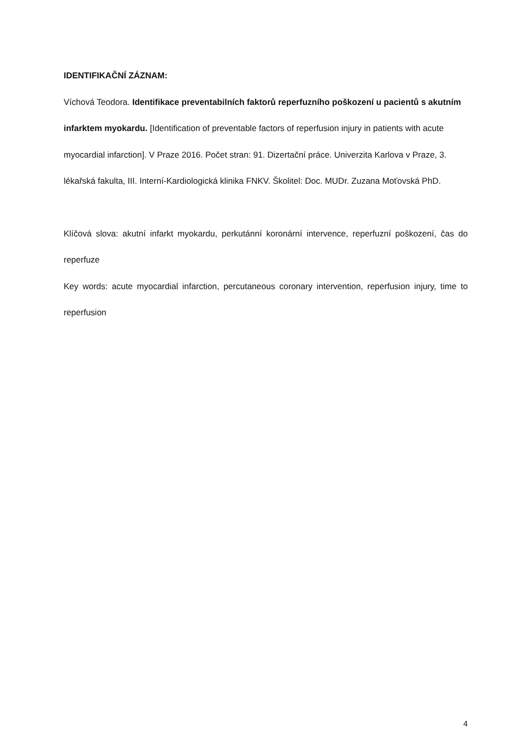IDENTIFIKAČNÍ ZÁZNAM:
Víchová Teodora. Identifikace preventabilních faktorů reperfuzního poškození u pacientů s akutním infarktem myokardu. [Identification of preventable factors of reperfusion injury in patients with acute myocardial infarction]. V Praze 2016. Počet stran: 91. Dizertační práce. Univerzita Karlova v Praze, 3. lékařská fakulta, III. Interní-Kardiologická klinika FNKV. Školitel: Doc. MUDr. Zuzana Moťovská PhD.
Klíčová slova: akutní infarkt myokardu, perkutánní koronární intervence, reperfuzní poškození, čas do reperfuze
Key words: acute myocardial infarction, percutaneous coronary intervention, reperfusion injury, time to reperfusion
4